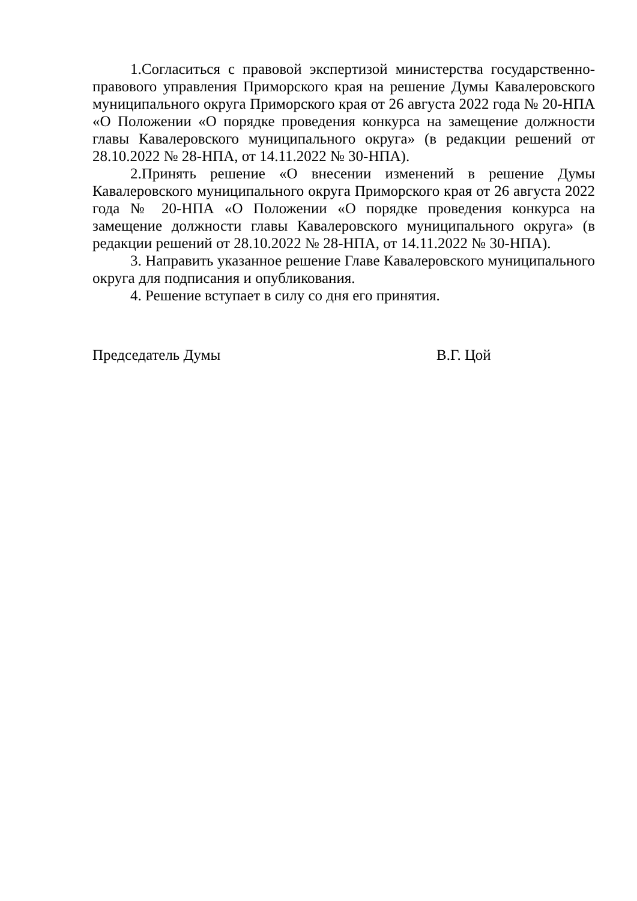1.Согласиться с правовой экспертизой министерства государственно-правового управления Приморского края на решение Думы Кавалеровского муниципального округа Приморского края от 26 августа 2022 года № 20-НПА «О Положении «О порядке проведения конкурса на замещение должности главы Кавалеровского муниципального округа» (в редакции решений от 28.10.2022 № 28-НПА, от 14.11.2022 № 30-НПА).
2.Принять решение «О внесении изменений в решение Думы Кавалеровского муниципального округа Приморского края от 26 августа 2022 года № 20-НПА «О Положении «О порядке проведения конкурса на замещение должности главы Кавалеровского муниципального округа» (в редакции решений от 28.10.2022 № 28-НПА, от 14.11.2022 № 30-НПА).
3. Направить указанное решение Главе Кавалеровского муниципального округа для подписания и опубликования.
4. Решение вступает в силу со дня его принятия.
Председатель Думы В.Г. Цой